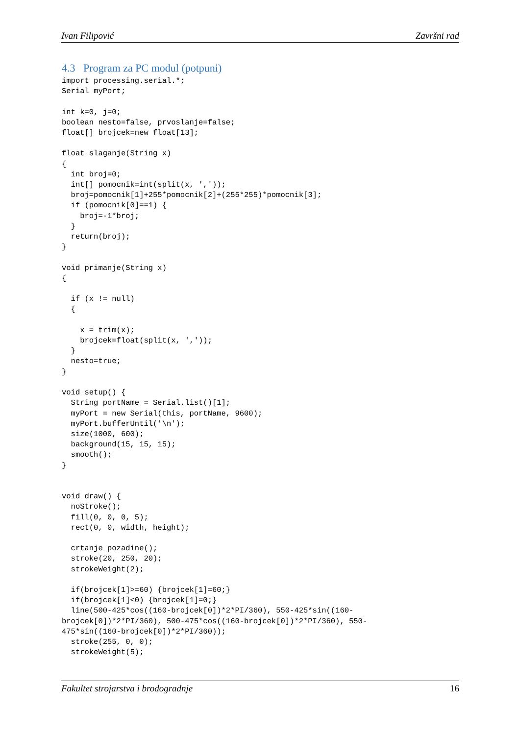Ivan Filipović Završni rad
4.3 Program za PC modul (potpuni)
import processing.serial.*;
Serial myPort;

int k=0, j=0;
boolean nesto=false, prvoslanje=false;
float[] brojcek=new float[13];

float slaganje(String x)
{
  int broj=0;
  int[] pomocnik=int(split(x, ','));
  broj=pomocnik[1]+255*pomocnik[2]+(255*255)*pomocnik[3];
  if (pomocnik[0]==1) {
    broj=-1*broj;
  }
  return(broj);
}

void primanje(String x)
{

  if (x != null)
  {

    x = trim(x);
    brojcek=float(split(x, ','));
  }
  nesto=true;
}

void setup() {
  String portName = Serial.list()[1];
  myPort = new Serial(this, portName, 9600);
  myPort.bufferUntil('\n');
  size(1000, 600);
  background(15, 15, 15);
  smooth();
}


void draw() {
  noStroke();
  fill(0, 0, 0, 5);
  rect(0, 0, width, height);

  crtanje_pozadine();
  stroke(20, 250, 20);
  strokeWeight(2);

  if(brojcek[1]>=60) {brojcek[1]=60;}
  if(brojcek[1]<0) {brojcek[1]=0;}
  line(500-425*cos((160-brojcek[0])*2*PI/360), 550-425*sin((160-
brojcek[0])*2*PI/360), 500-475*cos((160-brojcek[0])*2*PI/360), 550-
475*sin((160-brojcek[0])*2*PI/360));
  stroke(255, 0, 0);
  strokeWeight(5);
Fakultet strojarstva i brodogradnje 16